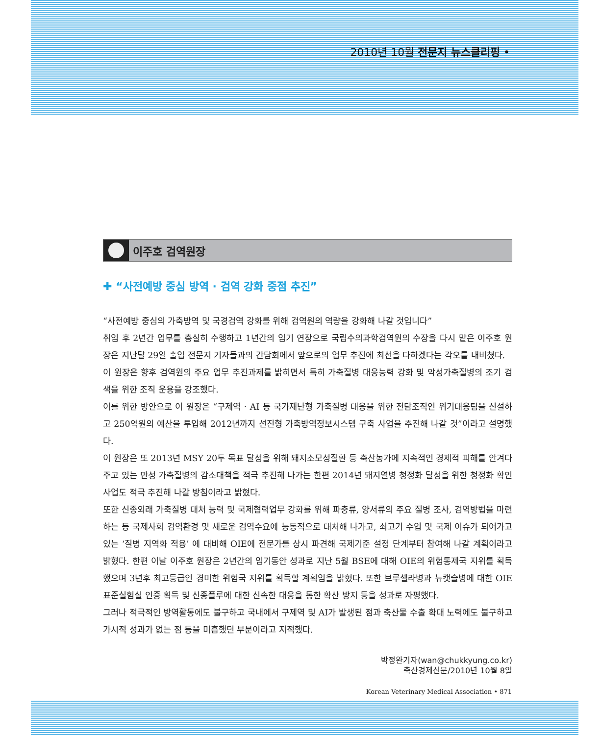2010년 10월 전문지 뉴스클리핑 •
이주호 검역원장
✚ “사전예방 중심 방역 · 검역 강화 중점 추진”
“사전예방 중심의 가축방역 및 국경검역 강화를 위해 검역원의 역량을 강화해 나갈 것입니다”
취임 후 2년간 업무를 충실히 수행하고 1년간의 임기 연장으로 국립수의과학검역원의 수장을 다시 맡은 이주호 원장은 지난달 29일 출입 전문지 기자들과의 간담회에서 앞으로의 업무 추진에 최선을 다하겠다는 각오를 내비쳤다.
이 원장은 향후 검역원의 주요 업무 추진과제를 밝히면서 특히 가축질병 대응능력 강화 및 악성가축질병의 조기 검색을 위한 조직 운용을 강조했다.
이를 위한 방안으로 이 원장은 “구제역 · AI 등 국가재난형 가축질병 대응을 위한 전담조직인 위기대응팀을 신설하고 250억원의 예산을 투입해 2012년까지 선진형 가축방역정보시스템 구축 사업을 추진해 나갈 것”이라고 설명했다.
이 원장은 또 2013년 MSY 20두 목표 달성을 위해 돼지소모성질환 등 축산농가에 지속적인 경제적 피해를 안겨다 주고 있는 만성 가축질병의 감소대책을 적극 추진해 나가는 한편 2014년 돼지열병 청정화 달성을 위한 청정화 확인 사업도 적극 추진해 나갈 방침이라고 밝혔다.
또한 신종외래 가축질병 대처 능력 및 국제협력업무 강화를 위해 파충류, 양서류의 주요 질병 조사, 검역방법을 마련하는 등 국제사회 검역환경 및 새로운 검역수요에 능동적으로 대처해 나가고, 쇠고기 수입 및 국제 이슈가 되어가고 있는 ‘질병 지역화 적용’ 에 대비해 OIE에 전문가를 상시 파견해 국제기준 설정 단계부터 참여해 나갈 계획이라고 밝혔다. 한편 이날 이주호 원장은 2년간의 임기동안 성과로 지난 5월 BSE에 대해 OIE의 위험통제국 지위를 획득했으며 3년후 최고등급인 경미한 위험국 지위를 획득할 계획임을 밝혔다. 또한 브루셀라병과 뉴캣슬병에 대한 OIE 표준실험실 인증 획득 및 신종플루에 대한 신속한 대응을 통한 확산 방지 등을 성과로 자평했다.
그러나 적극적인 방역활동에도 불구하고 국내에서 구제역 및 AI가 발생된 점과 축산물 수출 확대 노력에도 불구하고 가시적 성과가 없는 점 등을 미흡했던 부분이라고 지적했다.
박정완기자(wan@chukkyung.co.kr)
축산경제신문/2010년 10월 8일
Korean Veterinary Medical Association • 871